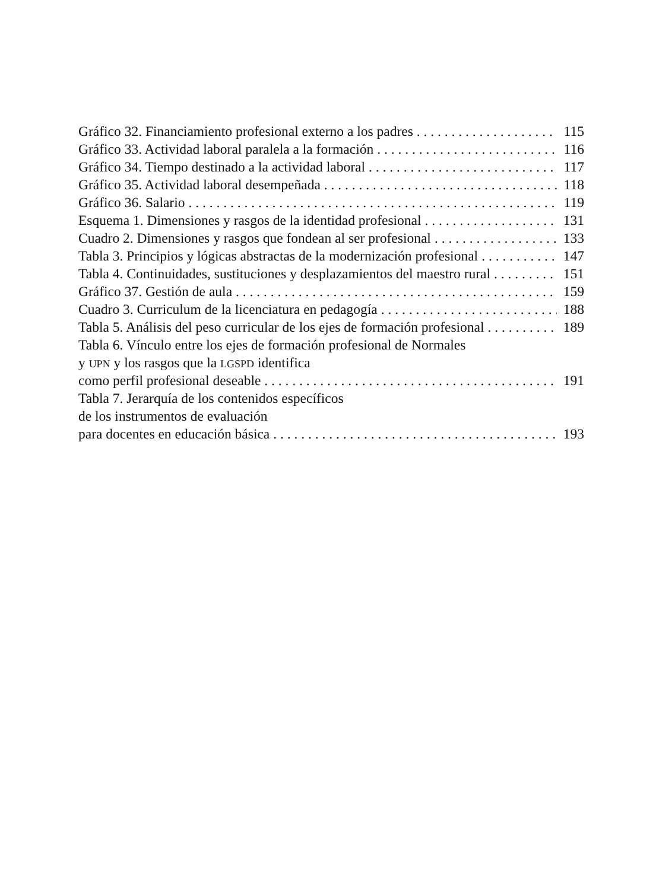Gráfico 32. Financiamiento profesional externo a los padres 115
Gráfico 33. Actividad laboral paralela a la formación 116
Gráfico 34. Tiempo destinado a la actividad laboral 117
Gráfico 35. Actividad laboral desempeñada 118
Gráfico 36. Salario 119
Esquema 1. Dimensiones y rasgos de la identidad profesional 131
Cuadro 2. Dimensiones y rasgos que fondean al ser profesional 133
Tabla 3. Principios y lógicas abstractas de la modernización profesional 147
Tabla 4. Continuidades, sustituciones y desplazamientos del maestro rural 151
Gráfico 37. Gestión de aula 159
Cuadro 3. Curriculum de la licenciatura en pedagogía 188
Tabla 5. Análisis del peso curricular de los ejes de formación profesional 189
Tabla 6. Vínculo entre los ejes de formación profesional de Normales
y UPN y los rasgos que la LGSPD identifica
como perfil profesional deseable 191
Tabla 7. Jerarquía de los contenidos específicos
de los instrumentos de evaluación
para docentes en educación básica 193